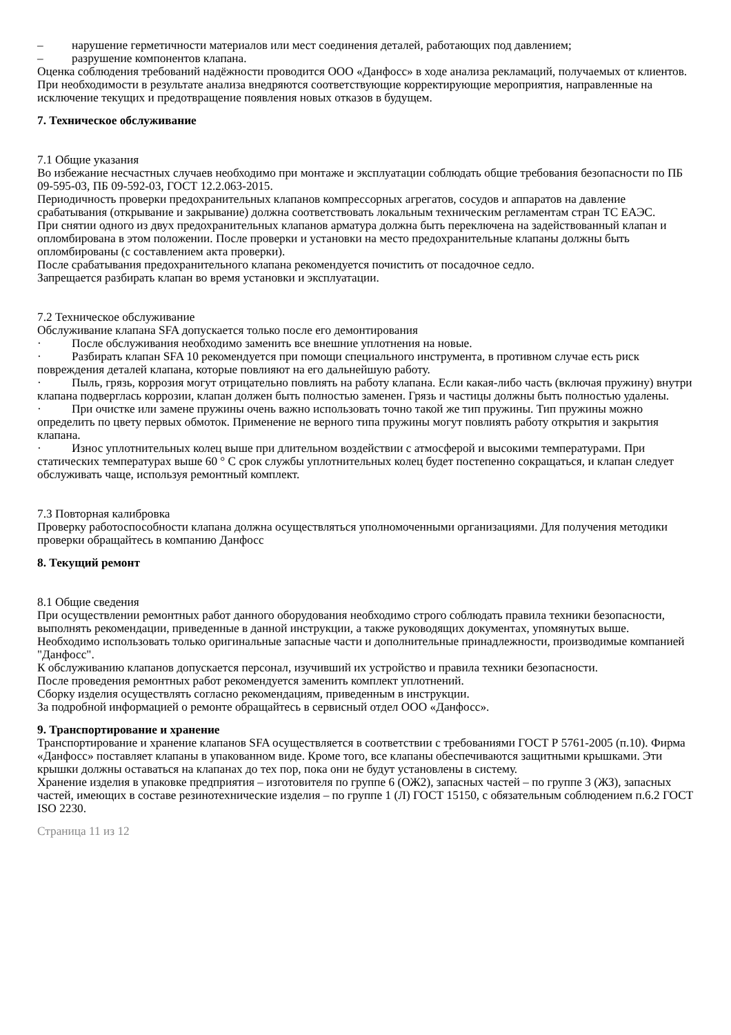– нарушение герметичности материалов или мест соединения деталей, работающих под давлением;
– разрушение компонентов клапана.
Оценка соблюдения требований надёжности проводится ООО «Данфосс» в ходе анализа рекламаций, получаемых от клиентов.
При необходимости в результате анализа внедряются соответствующие корректирующие мероприятия, направленные на исключение текущих и предотвращение появления новых отказов в будущем.
7. Техническое обслуживание
7.1 Общие указания
Во избежание несчастных случаев необходимо при монтаже и эксплуатации соблюдать общие требования безопасности по ПБ 09-595-03, ПБ 09-592-03, ГОСТ 12.2.063-2015.
Периодичность проверки предохранительных клапанов компрессорных агрегатов, сосудов и аппаратов на давление срабатывания (открывание и закрывание) должна соответствовать локальным техническим регламентам стран ТС ЕАЭС.
При снятии одного из двух предохранительных клапанов арматура должна быть переключена на задействованный клапан и опломбирована в этом положении. После проверки и установки на место предохранительные клапаны должны быть опломбированы (с составлением акта проверки).
После срабатывания предохранительного клапана рекомендуется почистить от посадочное седло.
Запрещается разбирать клапан во время установки и эксплуатации.
7.2 Техническое обслуживание
Обслуживание клапана SFA допускается только после его демонтирования
· После обслуживания необходимо заменить все внешние уплотнения на новые.
· Разбирать клапан SFA 10 рекомендуется при помощи специального инструмента, в противном случае есть риск повреждения деталей клапана, которые повлияют на его дальнейшую работу.
· Пыль, грязь, коррозия могут отрицательно повлиять на работу клапана. Если какая-либо часть (включая пружину) внутри клапана подверглась коррозии, клапан должен быть полностью заменен. Грязь и частицы должны быть полностью удалены.
· При очистке или замене пружины очень важно использовать точно такой же тип пружины. Тип пружины можно определить по цвету первых обмоток. Применение не верного типа пружины могут повлиять работу открытия и закрытия клапана.
· Износ уплотнительных колец выше при длительном воздействии с атмосферой и высокими температурами. При статических температурах выше 60 ° C срок службы уплотнительных колец будет постепенно сокращаться, и клапан следует обслуживать чаще, используя ремонтный комплект.
7.3 Повторная калибровка
Проверку работоспособности клапана должна осуществляться уполномоченными организациями. Для получения методики проверки обращайтесь в компанию Данфосс
8. Текущий ремонт
8.1 Общие сведения
При осуществлении ремонтных работ данного оборудования необходимо строго соблюдать правила техники безопасности, выполнять рекомендации, приведенные в данной инструкции, а также руководящих документах, упомянутых выше.
Необходимо использовать только оригинальные запасные части и дополнительные принадлежности, производимые компанией "Данфосс".
К обслуживанию клапанов допускается персонал, изучивший их устройство и правила техники безопасности.
После проведения ремонтных работ рекомендуется заменить комплект уплотнений.
Сборку изделия осуществлять согласно рекомендациям, приведенным в инструкции.
За подробной информацией о ремонте обращайтесь в сервисный отдел ООО «Данфосс».
9. Транспортирование и хранение
Транспортирование и хранение клапанов SFA осуществляется в соответствии с требованиями ГОСТ Р 5761-2005 (п.10). Фирма «Данфосс» поставляет клапаны в упакованном виде. Кроме того, все клапаны обеспечиваются защитными крышками. Эти крышки должны оставаться на клапанах до тех пор, пока они не будут установлены в систему.
Хранение изделия в упаковке предприятия – изготовителя по группе 6 (ОЖ2), запасных частей – по группе 3 (ЖЗ), запасных частей, имеющих в составе резинотехнические изделия – по группе 1 (Л) ГОСТ 15150, с обязательным соблюдением п.6.2 ГОСТ ISO 2230.
Страница 11 из 12